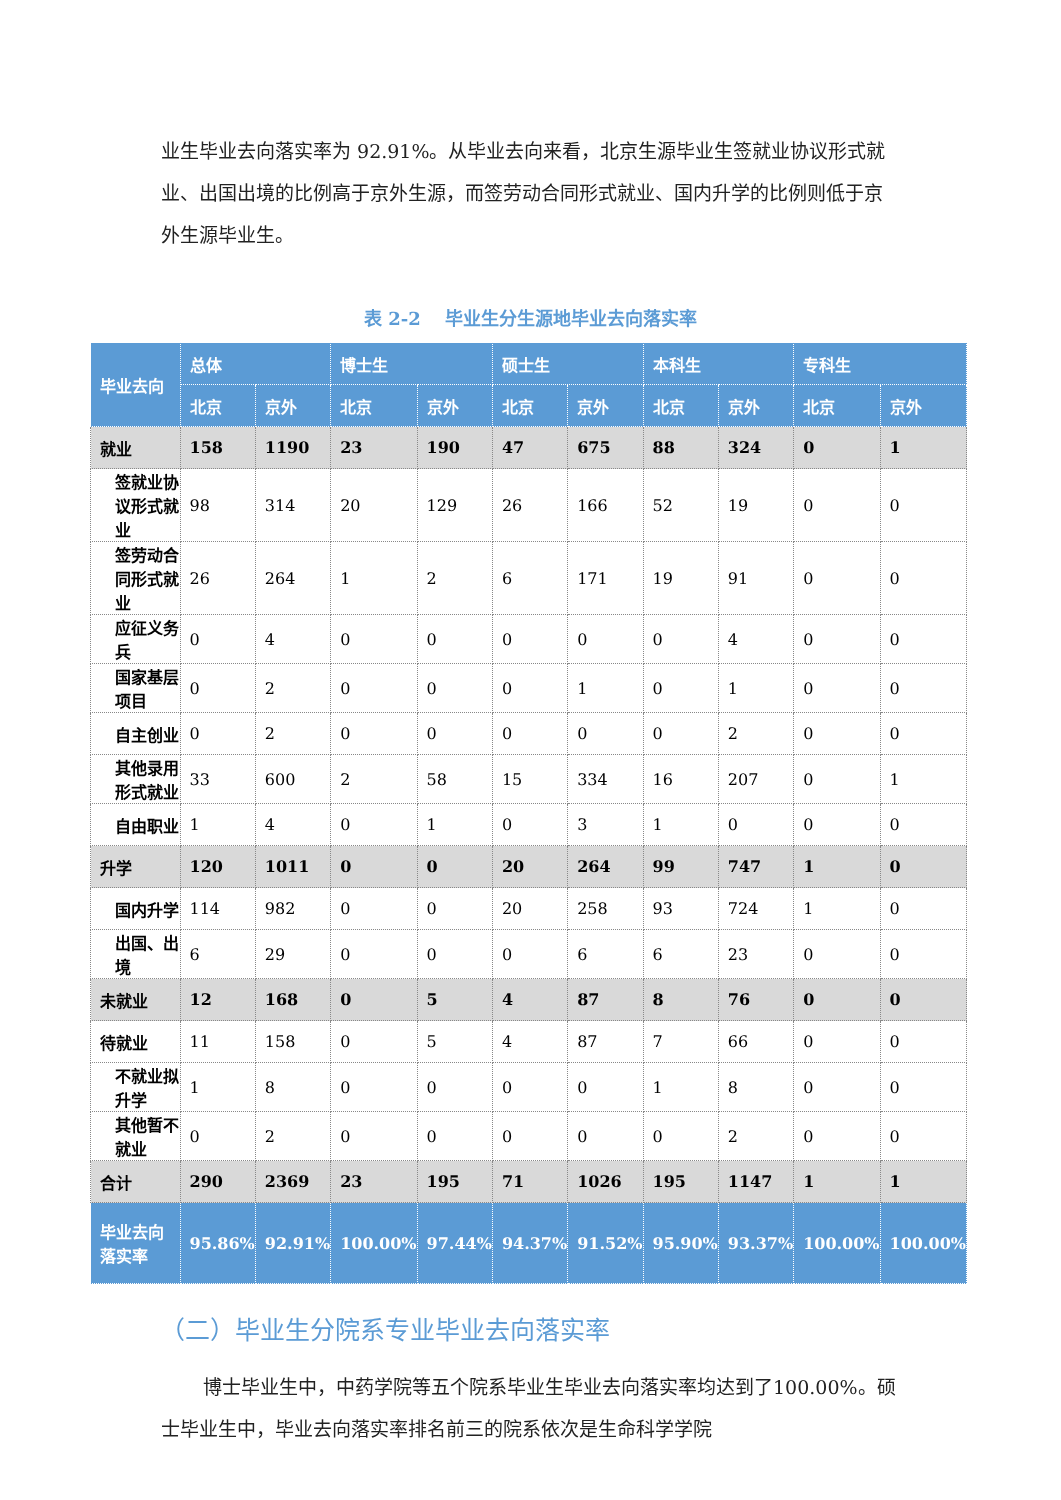业生毕业去向落实率为 92.91%。从毕业去向来看，北京生源毕业生签就业协议形式就业、出国出境的比例高于京外生源，而签劳动合同形式就业、国内升学的比例则低于京外生源毕业生。
表 2-2　 毕业生分生源地毕业去向落实率
| 毕业去向 | 总体 | | 博士生 | | 硕士生 | | 本科生 | | 专科生 | |
| --- | --- | --- | --- | --- | --- | --- | --- | --- | --- | --- |
| | 北京 | 京外 | 北京 | 京外 | 北京 | 京外 | 北京 | 京外 | 北京 | 京外 |
| 就业 | 158 | 1190 | 23 | 190 | 47 | 675 | 88 | 324 | 0 | 1 |
| 签就业协议形式就业 | 98 | 314 | 20 | 129 | 26 | 166 | 52 | 19 | 0 | 0 |
| 签劳动合同形式就业 | 26 | 264 | 1 | 2 | 6 | 171 | 19 | 91 | 0 | 0 |
| 应征义务兵 | 0 | 4 | 0 | 0 | 0 | 0 | 0 | 4 | 0 | 0 |
| 国家基层项目 | 0 | 2 | 0 | 0 | 0 | 1 | 0 | 1 | 0 | 0 |
| 自主创业 | 0 | 2 | 0 | 0 | 0 | 0 | 0 | 2 | 0 | 0 |
| 其他录用形式就业 | 33 | 600 | 2 | 58 | 15 | 334 | 16 | 207 | 0 | 1 |
| 自由职业 | 1 | 4 | 0 | 1 | 0 | 3 | 1 | 0 | 0 | 0 |
| 升学 | 120 | 1011 | 0 | 0 | 20 | 264 | 99 | 747 | 1 | 0 |
| 国内升学 | 114 | 982 | 0 | 0 | 20 | 258 | 93 | 724 | 1 | 0 |
| 出国、出境 | 6 | 29 | 0 | 0 | 0 | 6 | 6 | 23 | 0 | 0 |
| 未就业 | 12 | 168 | 0 | 5 | 4 | 87 | 8 | 76 | 0 | 0 |
| 待就业 | 11 | 158 | 0 | 5 | 4 | 87 | 7 | 66 | 0 | 0 |
| 不就业拟升学 | 1 | 8 | 0 | 0 | 0 | 0 | 1 | 8 | 0 | 0 |
| 其他暂不就业 | 0 | 2 | 0 | 0 | 0 | 0 | 0 | 2 | 0 | 0 |
| 合计 | 290 | 2369 | 23 | 195 | 71 | 1026 | 195 | 1147 | 1 | 1 |
| 毕业去向落实率 | 95.86% | 92.91% | 100.00% | 97.44% | 94.37% | 91.52% | 95.90% | 93.37% | 100.00% | 100.00% |
（二）毕业生分院系专业毕业去向落实率
博士毕业生中，中药学院等五个院系毕业生毕业去向落实率均达到了100.00%。硕士毕业生中，毕业去向落实率排名前三的院系依次是生命科学学院